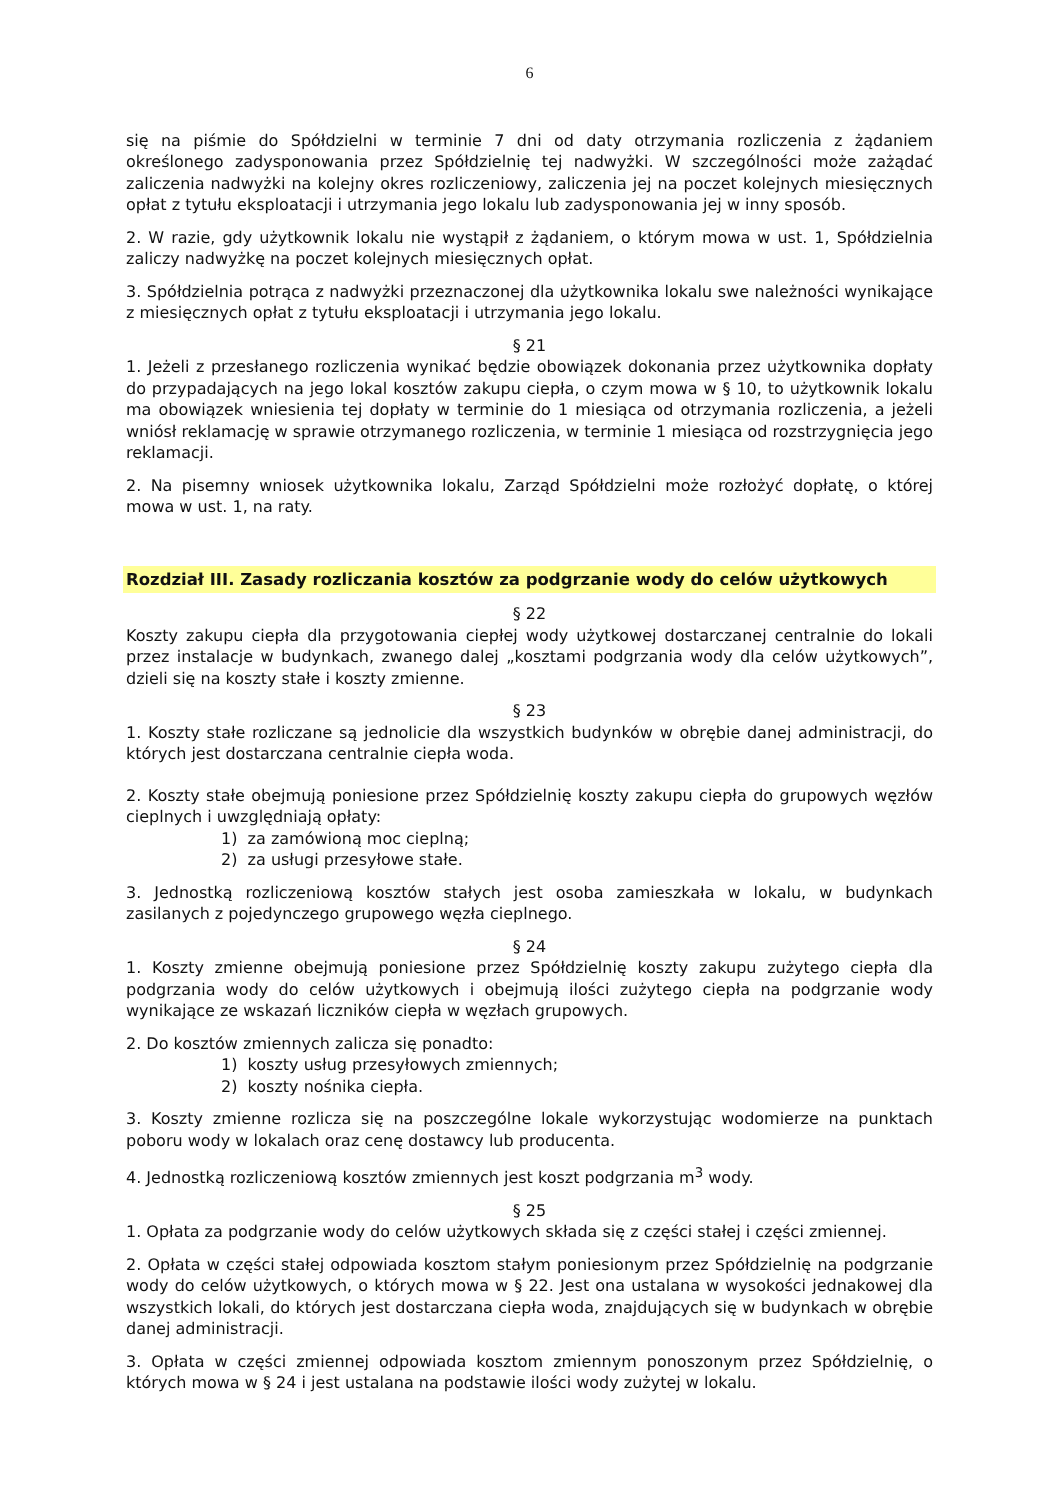6
się na piśmie do Spółdzielni w terminie 7 dni od daty otrzymania rozliczenia z żądaniem określonego zadysponowania przez Spółdzielnię tej nadwyżki. W szczególności może zażądać zaliczenia nadwyżki na kolejny okres rozliczeniowy, zaliczenia jej na poczet kolejnych miesięcznych opłat z tytułu eksploatacji i utrzymania jego lokalu lub zadysponowania jej w inny sposób.
2. W razie, gdy użytkownik lokalu nie wystąpił z żądaniem, o którym mowa w ust. 1, Spółdzielnia zaliczy nadwyżkę na poczet kolejnych miesięcznych opłat.
3. Spółdzielnia potrąca z nadwyżki przeznaczonej dla użytkownika lokalu swe należności wynikające z miesięcznych opłat z tytułu eksploatacji i utrzymania jego lokalu.
§ 21
1. Jeżeli z przesłanego rozliczenia wynikać będzie obowiązek dokonania przez użytkownika dopłaty do przypadających na jego lokal kosztów zakupu ciepła, o czym mowa w § 10, to użytkownik lokalu ma obowiązek wniesienia tej dopłaty w terminie do 1 miesiąca od otrzymania rozliczenia, a jeżeli wniósł reklamację w sprawie otrzymanego rozliczenia, w terminie 1 miesiąca od rozstrzygnięcia jego reklamacji.
2. Na pisemny wniosek użytkownika lokalu, Zarząd Spółdzielni może rozłożyć dopłatę, o której mowa w ust. 1, na raty.
Rozdział III. Zasady rozliczania kosztów za podgrzanie wody do celów użytkowych
§ 22
Koszty zakupu ciepła dla przygotowania ciepłej wody użytkowej dostarczanej centralnie do lokali przez instalacje w budynkach, zwanego dalej „kosztami podgrzania wody dla celów użytkowych”, dzieli się na koszty stałe i koszty zmienne.
§ 23
1. Koszty stałe rozliczane są jednolicie dla wszystkich budynków w obrębie danej administracji, do których jest dostarczana centralnie ciepła woda.
2. Koszty stałe obejmują poniesione przez Spółdzielnię koszty zakupu ciepła do grupowych węzłów cieplnych i uwzględniają opłaty:
1) za zamówioną moc cieplną;
2) za usługi przesyłowe stałe.
3. Jednostką rozliczeniową kosztów stałych jest osoba zamieszkała w lokalu, w budynkach zasilanych z pojedynczego grupowego węzła cieplnego.
§ 24
1. Koszty zmienne obejmują poniesione przez Spółdzielnię koszty zakupu zużytego ciepła dla podgrzania wody do celów użytkowych i obejmują ilości zużytego ciepła na podgrzanie wody wynikające ze wskazań liczników ciepła w węzłach grupowych.
2. Do kosztów zmiennych zalicza się ponadto:
1) koszty usług przesyłowych zmiennych;
2) koszty nośnika ciepła.
3. Koszty zmienne rozlicza się na poszczególne lokale wykorzystując wodomierze na punktach poboru wody w lokalach oraz cenę dostawcy lub producenta.
4. Jednostką rozliczeniową kosztów zmiennych jest koszt podgrzania m<sup>3</sup> wody.
§ 25
1. Opłata za podgrzanie wody do celów użytkowych składa się z części stałej i części zmiennej.
2. Opłata w części stałej odpowiada kosztom stałym poniesionym przez Spółdzielnię na podgrzanie wody do celów użytkowych, o których mowa w § 22. Jest ona ustalana w wysokości jednakowej dla wszystkich lokali, do których jest dostarczana ciepła woda, znajdujących się w budynkach w obrębie danej administracji.
3. Opłata w części zmiennej odpowiada kosztom zmiennym ponoszonym przez Spółdzielnię, o których mowa w § 24 i jest ustalana na podstawie ilości wody zużytej w lokalu.